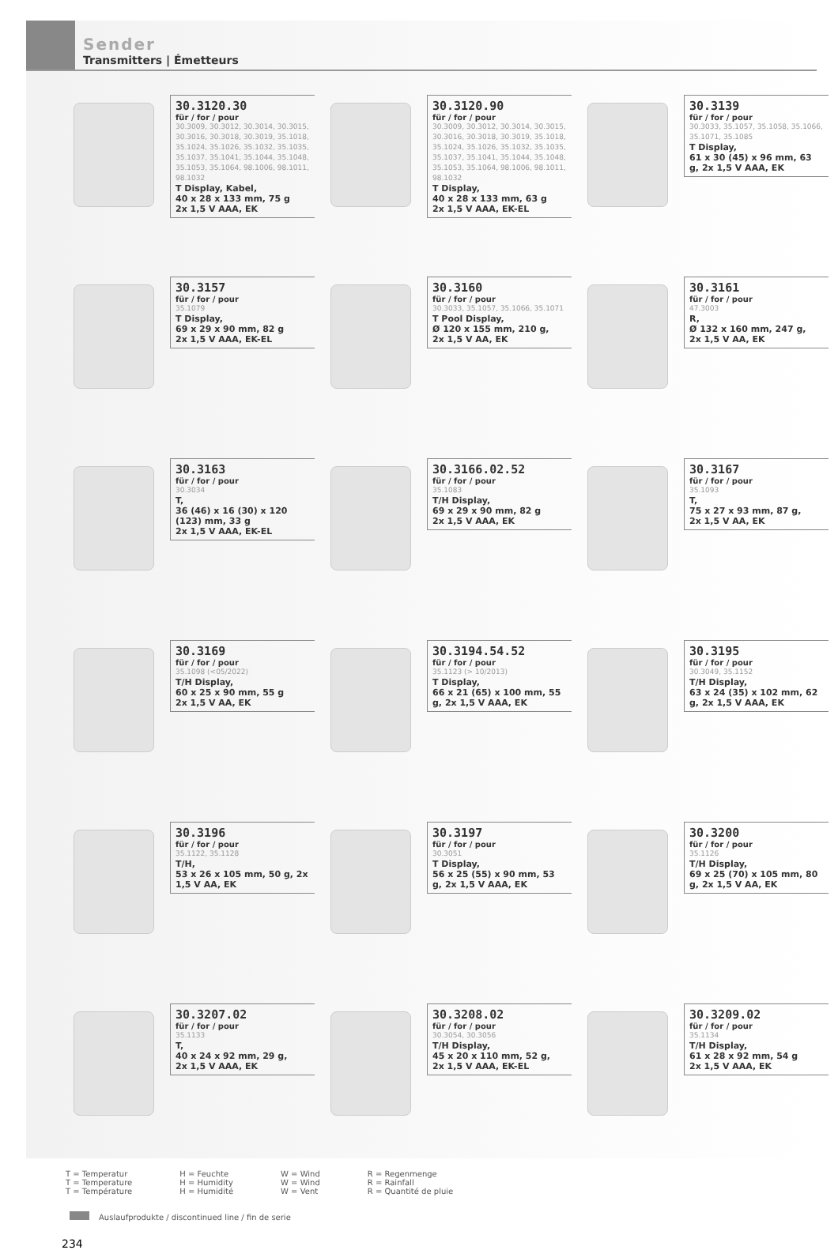Sender
Transmitters | Émetteurs
30.3120.30
für / for / pour
30.3009, 30.3012, 30.3014, 30.3015, 30.3016, 30.3018, 30.3019, 35.1018, 35.1024, 35.1026, 35.1032, 35.1035, 35.1037, 35.1041, 35.1044, 35.1048, 35.1053, 35.1064, 98.1006, 98.1011, 98.1032
T Display, Kabel,
40 x 28 x 133 mm, 75 g
2x 1,5 V AAA, EK
30.3120.90
für / for / pour
30.3009, 30.3012, 30.3014, 30.3015, 30.3016, 30.3018, 30.3019, 35.1018, 35.1024, 35.1026, 35.1032, 35.1035, 35.1037, 35.1041, 35.1044, 35.1048, 35.1053, 35.1064, 98.1006, 98.1011, 98.1032
T Display,
40 x 28 x 133 mm, 63 g
2x 1,5 V AAA, EK-EL
30.3139
für / for / pour
30.3033, 35.1057, 35.1058, 35.1066, 35.1071, 35.1085
T Display,
61 x 30 (45) x 96 mm, 63 g, 2x 1,5 V AAA, EK
30.3157
für / for / pour
35.1079
T Display,
69 x 29 x 90 mm, 82 g
2x 1,5 V AAA, EK-EL
30.3160
für / for / pour
30.3033, 35.1057, 35.1066, 35.1071
T Pool Display,
Ø 120 x 155 mm, 210 g,
2x 1,5 V AA, EK
30.3161
für / for / pour
47.3003
R,
Ø 132 x 160 mm, 247 g,
2x 1,5 V AA, EK
30.3163
für / for / pour
30.3034
T,
36 (46) x 16 (30) x 120 (123) mm, 33 g
2x 1,5 V AAA, EK-EL
30.3166.02.52
für / for / pour
35.1083
T/H Display,
69 x 29 x 90 mm, 82 g
2x 1,5 V AAA, EK
30.3167
für / for / pour
35.1093
T,
75 x 27 x 93 mm, 87 g,
2x 1,5 V AA, EK
30.3169
für / for / pour
35.1098 (<05/2022)
T/H Display,
60 x 25 x 90 mm, 55 g
2x 1,5 V AA, EK
30.3194.54.52
für / for / pour
35.1123 (> 10/2013)
T Display,
66 x 21 (65) x 100 mm, 55 g, 2x 1,5 V AAA, EK
30.3195
für / for / pour
30.3049, 35.1152
T/H Display,
63 x 24 (35) x 102 mm, 62 g, 2x 1,5 V AAA, EK
30.3196
für / for / pour
35.1122, 35.1128
T/H,
53 x 26 x 105 mm, 50 g, 2x 1,5 V AA, EK
30.3197
für / for / pour
30.3051
T Display,
56 x 25 (55) x 90 mm, 53 g, 2x 1,5 V AAA, EK
30.3200
für / for / pour
35.1126
T/H Display,
69 x 25 (70) x 105 mm, 80 g, 2x 1,5 V AA, EK
30.3207.02
für / for / pour
35.1133
T,
40 x 24 x 92 mm, 29 g,
2x 1,5 V AAA, EK
30.3208.02
für / for / pour
30.3054, 30.3056
T/H Display,
45 x 20 x 110 mm, 52 g,
2x 1,5 V AAA, EK-EL
30.3209.02
für / for / pour
35.1134
T/H Display,
61 x 28 x 92 mm, 54 g
2x 1,5 V AAA, EK
T = Temperatur
T = Temperature
T = Température
H = Feuchte
H = Humidity
H = Humidité
W = Wind
W = Wind
W = Vent
R = Regenmenge
R = Rainfall
R = Quantité de pluie
Auslaufprodukte / discontinued line / fin de serie
234